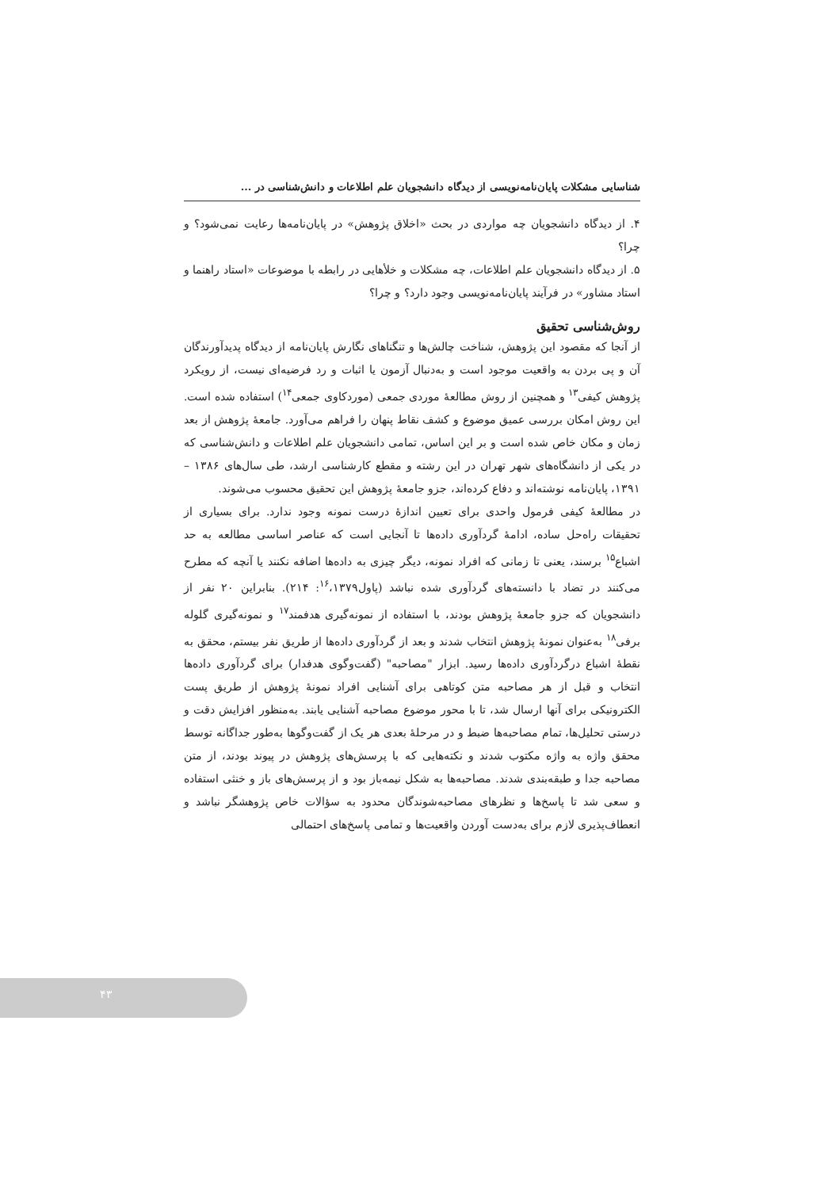شناسایی مشکلات پایان‌نامه‌نویسی از دیدگاه دانشجویان علم اطلاعات و دانش‌شناسی در ...
۴. از دیدگاه دانشجویان چه مواردی در بحث «اخلاق پژوهش» در پایان‌نامه‌ها رعایت نمی‌شود؟ و چرا؟
۵. از دیدگاه دانشجویان علم اطلاعات، چه مشکلات و خلأهایی در رابطه با موضوعات «استاد راهنما و استاد مشاور» در فرآیند پایان‌نامه‌نویسی وجود دارد؟ و چرا؟
روش‌شناسی تحقیق
از آنجا که مقصود این پژوهش، شناخت چالش‌ها و تنگناهای نگارش پایان‌نامه از دیدگاه پدیدآورندگان آن و پی بردن به واقعیت موجود است و به‌دنبال آزمون یا اثبات و رد فرضیه‌ای نیست، از رویکرد پژوهش کیفی<sup>۱۳</sup> و همچنین از روش مطالعهٔ موردی جمعی (موردکاوی جمعی<sup>۱۴</sup>) استفاده شده است. این روش امکان بررسی عمیق موضوع و کشف نقاط پنهان را فراهم می‌آورد. جامعهٔ پژوهش از بعد زمان و مکان خاص شده است و بر این اساس، تمامی دانشجویان علم اطلاعات و دانش‌شناسی که در یکی از دانشگاه‌های شهر تهران در این رشته و مقطع کارشناسی ارشد، طی سال‌های ۱۳۸۶ – ۱۳۹۱، پایان‌نامه نوشته‌اند و دفاع کرده‌اند، جزو جامعهٔ پژوهش این تحقیق محسوب می‌شوند.
در مطالعهٔ کیفی فرمول واحدی برای تعیین اندازهٔ درست نمونه وجود ندارد. برای بسیاری از تحقیقات راه‌حل ساده، ادامهٔ گردآوری داده‌ها تا آنجایی است که عناصر اساسی مطالعه به حد اشباع<sup>۱۵</sup> برسند، یعنی تا زمانی که افراد نمونه، دیگر چیزی به داده‌ها اضافه نکنند یا آنچه که مطرح می‌کنند در تضاد با دانسته‌های گردآوری شده نباشد (پاول<sup>۱۶</sup>،۱۳۷۹: ۲۱۴). بنابراین ۲۰ نفر از دانشجویان که جزو جامعهٔ پژوهش بودند، با استفاده از نمونه‌گیری هدفمند<sup>۱۷</sup> و نمونه‌گیری گلوله برفی<sup>۱۸</sup> به‌عنوان نمونهٔ پژوهش انتخاب شدند و بعد از گردآوری داده‌ها از طریق نفر بیستم، محقق به نقطهٔ اشباع درگردآوری داده‌ها رسید. ابزار "مصاحبه" (گفت‌وگوی هدفدار) برای گردآوری داده‌ها انتخاب و قبل از هر مصاحبه متن کوتاهی برای آشنایی افراد نمونهٔ پژوهش از طریق پست الکترونیکی برای آنها ارسال شد، تا با محور موضوع مصاحبه آشنایی یابند. به‌منظور افزایش دقت و درستی تحلیل‌ها، تمام مصاحبه‌ها ضبط و در مرحلهٔ بعدی هر یک از گفت‌وگوها به‌طور جداگانه توسط محقق واژه به واژه مکتوب شدند و نکته‌هایی که با پرسش‌های پژوهش در پیوند بودند، از متن مصاحبه جدا و طبقه‌بندی شدند. مصاحبه‌ها به شکل نیمه‌باز بود و از پرسش‌های باز و خنثی استفاده و سعی شد تا پاسخ‌ها و نظرهای مصاحبه‌شوندگان محدود به سؤالات خاص پژوهشگر نباشد و انعطاف‌پذیری لازم برای به‌دست آوردن واقعیت‌ها و تمامی پاسخ‌های احتمالی
۴۳